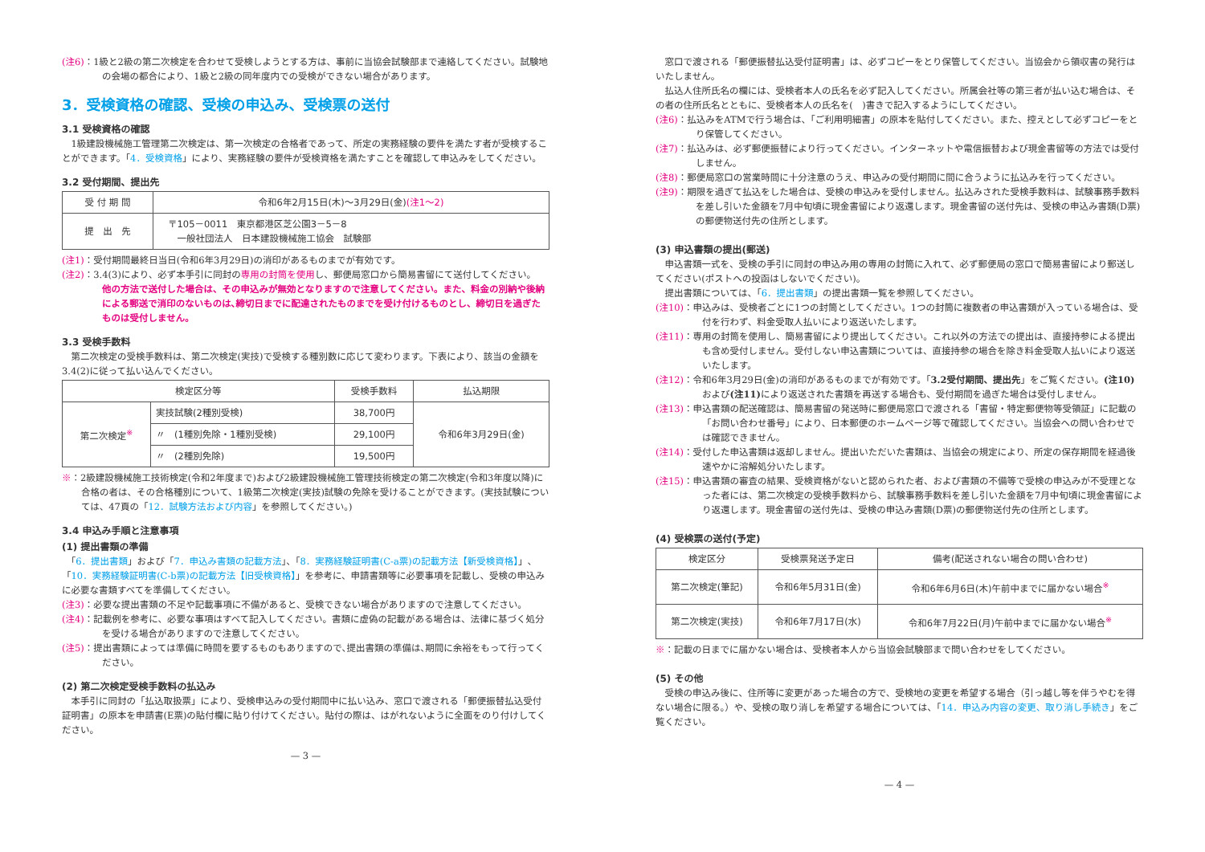(注6)：1級と2級の第二次検定を合わせて受検しようとする方は、事前に当協会試験部まで連絡してください。試験地の会場の都合により、1級と2級の同年度内での受検ができない場合があります。
3．受検資格の確認、受検の申込み、受検票の送付
3.1 受検資格の確認
　1級建設機械施工管理第二次検定は、第一次検定の合格者であって、所定の実務経験の要件を満たす者が受検することができます。「4．受検資格」により、実務経験の要件が受検資格を満たすことを確認して申込みをしてください。
3.2 受付期間、提出先
| 受 付 期 間 | 令和6年2月15日(木)～3月29日(金) (注1～2) |
| 提 出 先 | 〒105－0011 東京都港区芝公園3－5－8 一般社団法人 日本建設機械施工協会 試験部 |
(注1)：受付期間最終日当日(令和6年3月29日)の消印があるものまでが有効です。
(注2)：3.4(3)により、必ず本手引に同封の専用の封筒を使用し、郵便局窓口から簡易書留にて送付してください。
他の方法で送付した場合は、その申込みが無効となりますので注意してください。また、料金の別納や後納による郵送で消印のないものは､締切日までに配達されたものまでを受け付けるものとし、締切日を過ぎたものは受付しません。
3.3 受検手数料
　第二次検定の受検手数料は、第二次検定(実技)で受検する種別数に応じて変わります。下表により、該当の金額を3.4(2)に従って払い込んでください。
| 検定区分等 | | 受検手数料 | 払込期限 |
| --- | --- | --- | --- |
| 第二次検定<sup>※</sup> | 実技試験(2種別受検) | 38,700円 | 令和6年3月29日(金) |
| | 〃 (1種別免除・1種別受検) | 29,100円 | |
| | 〃 (2種別免除) | 19,500円 | |
※：2級建設機械施工技術検定(令和2年度まで)および2級建設機械施工管理技術検定の第二次検定(令和3年度以降)に合格の者は、その合格種別について、1級第二次検定(実技)試験の免除を受けることができます。(実技試験については、47頁の「12．試験方法および内容」を参照してください。)
3.4 申込み手順と注意事項
(1) 提出書類の準備
　「6．提出書類」および「7．申込み書類の記載方法」、「8．実務経験証明書(C-a票)の記載方法【新受検資格】」、「10．実務経験証明書(C-b票)の記載方法【旧受検資格】」を参考に、申請書類等に必要事項を記載し、受検の申込みに必要な書類すべてを準備してください。
(注3)：必要な提出書類の不足や記載事項に不備があると、受検できない場合がありますので注意してください。
(注4)：記載例を参考に、必要な事項はすべて記入してください。書類に虚偽の記載がある場合は、法律に基づく処分を受ける場合がありますので注意してください。
(注5)：提出書類によっては準備に時間を要するものもありますので､提出書類の準備は､期間に余裕をもって行ってください。
(2) 第二次検定受検手数料の払込み
　本手引に同封の「払込取扱票」により、受検申込みの受付期間中に払い込み、窓口で渡される「郵便振替払込受付証明書」の原本を申請書(E票)の貼付欄に貼り付けてください。貼付の際は、はがれないように全面をのり付けしてください。
— 3 —
　窓口で渡される「郵便振替払込受付証明書」は、必ずコピーをとり保管してください。当協会から領収書の発行はいたしません。
　払込人住所氏名の欄には、受検者本人の氏名を必ず記入してください。所属会社等の第三者が払い込む場合は、その者の住所氏名とともに、受検者本人の氏名を(　)書きで記入するようにしてください。
(注6)：払込みをATMで行う場合は、「ご利用明細書」の原本を貼付してください。また、控えとして必ずコピーをとり保管してください。
(注7)：払込みは、必ず郵便振替により行ってください。インターネットや電信振替および現金書留等の方法では受付しません。
(注8)：郵便局窓口の営業時間に十分注意のうえ、申込みの受付期間に間に合うように払込みを行ってください。
(注9)：期限を過ぎて払込をした場合は、受検の申込みを受付しません。払込みされた受検手数料は、試験事務手数料を差し引いた金額を7月中旬頃に現金書留により返還します。現金書留の送付先は、受検の申込み書類(D票)の郵便物送付先の住所とします。
(3) 申込書類の提出(郵送)
　申込書類一式を、受検の手引に同封の申込み用の専用の封筒に入れて、必ず郵便局の窓口で簡易書留により郵送してください(ポストへの投函はしないでください)。
　提出書類については、「6．提出書類」の提出書類一覧を参照してください。
(注10)：申込みは、受検者ごとに1つの封筒としてください。1つの封筒に複数者の申込書類が入っている場合は、受付を行わず、料金受取人払いにより返送いたします。
(注11)：専用の封筒を使用し、簡易書留により提出してください。これ以外の方法での提出は、直接持参による提出も含め受付しません。受付しない申込書類については、直接持参の場合を除き料金受取人払いにより返送いたします。
(注12)：令和6年3月29日(金)の消印があるものまでが有効です。「3.2受付期間、提出先」をご覧ください。(注10) および(注11) により返送された書類を再送する場合も、受付期間を過ぎた場合は受付しません。
(注13)：申込書類の配送確認は、簡易書留の発送時に郵便局窓口で渡される「書留・特定郵便物等受領証」に記載の「お問い合わせ番号」により、日本郵便のホームページ等で確認してください。当協会への問い合わせでは確認できません。
(注14)：受付した申込書類は返却しません。提出いただいた書類は、当協会の規定により、所定の保存期間を経過後速やかに溶解処分いたします。
(注15)：申込書類の審査の結果、受検資格がないと認められた者、および書類の不備等で受検の申込みが不受理となった者には、第二次検定の受検手数料から、試験事務手数料を差し引いた金額を7月中旬頃に現金書留により返還します。現金書留の送付先は、受検の申込み書類(D票)の郵便物送付先の住所とします。
(4) 受検票の送付(予定)
| 検定区分 | 受検票発送予定日 | 備考(配送されない場合の問い合わせ) |
| --- | --- | --- |
| 第二次検定(筆記) | 令和6年5月31日(金) | 令和6年6月6日(木)午前中までに届かない場合<sup>※</sup> |
| 第二次検定(実技) | 令和6年7月17日(水) | 令和6年7月22日(月)午前中までに届かない場合<sup>※</sup> |
※：記載の日までに届かない場合は、受検者本人から当協会試験部まで問い合わせをしてください。
(5) その他
　受検の申込み後に、住所等に変更があった場合の方で、受検地の変更を希望する場合（引っ越し等を伴うやむを得ない場合に限る。）や、受検の取り消しを希望する場合については、「14．申込み内容の変更、取り消し手続き」をご覧ください。
— 4 —